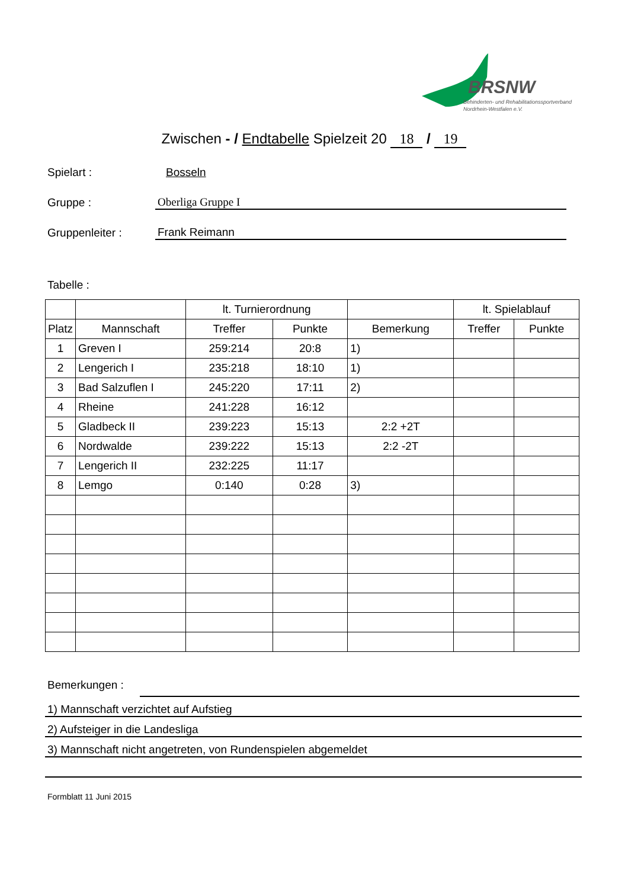BRSNW
Behinderten- und Rehabilitationssportverband
Nordrhein-Westfalen e.V.
Zwischen - / Endtabelle Spielzeit 20 18 / 19
Spielart : Bosseln
Gruppe : Oberliga Gruppe I
Gruppenleiter : Frank Reimann
Tabelle :
| | | lt. Turnierordnung | | | lt. Spielablauf | |
| --- | --- | --- | --- | --- | --- | --- |
| Platz | Mannschaft | Treffer | Punkte | Bemerkung | Treffer | Punkte |
| 1 | Greven I | 259:214 | 20:8 | 1) | | |
| 2 | Lengerich I | 235:218 | 18:10 | 1) | | |
| 3 | Bad Salzuflen I | 245:220 | 17:11 | 2) | | |
| 4 | Rheine | 241:228 | 16:12 | | | |
| 5 | Gladbeck II | 239:223 | 15:13 | 2:2 +2T | | |
| 6 | Nordwalde | 239:222 | 15:13 | 2:2 -2T | | |
| 7 | Lengerich II | 232:225 | 11:17 | | | |
| 8 | Lemgo | 0:140 | 0:28 | 3) | | |
Bemerkungen :
1) Mannschaft verzichtet auf Aufstieg
2) Aufsteiger in die Landesliga
3) Mannschaft nicht angetreten, von Rundenspielen abgemeldet
Formblatt 11 Juni 2015